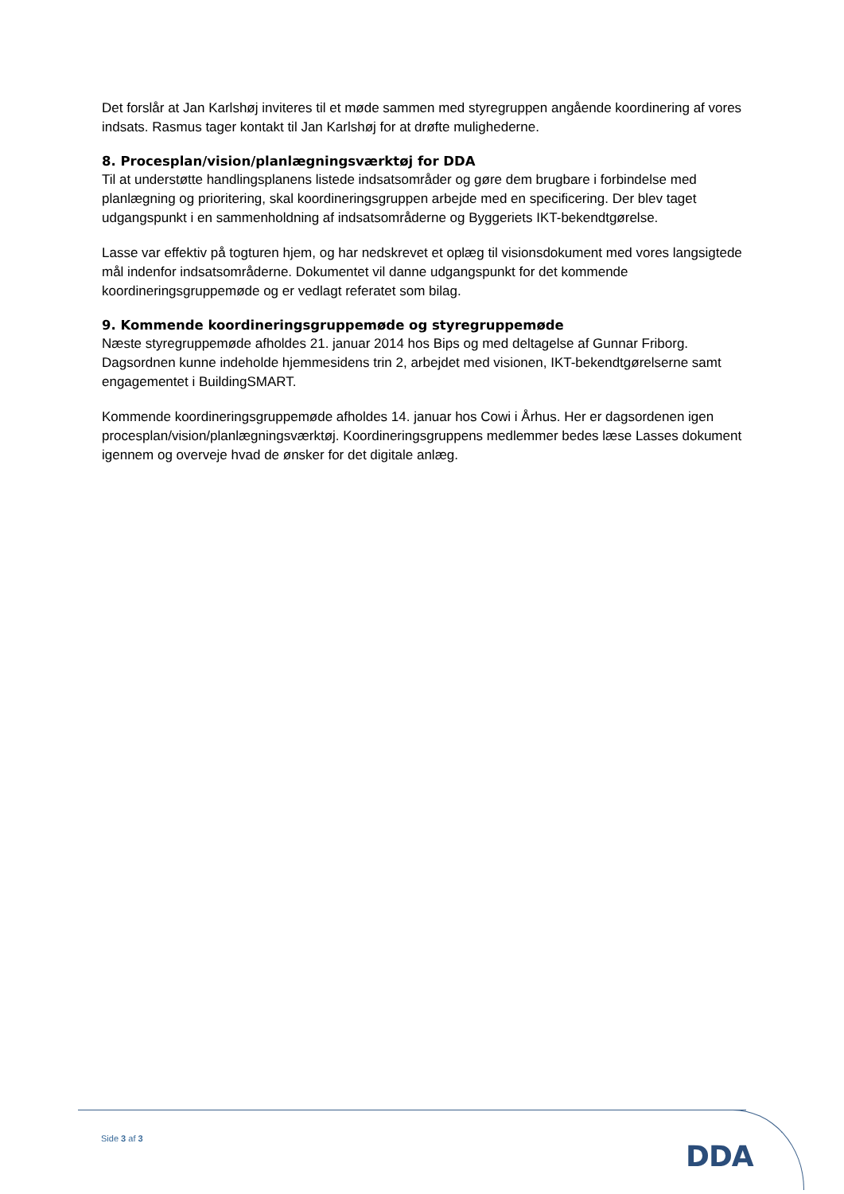Det forslår at Jan Karlshøj inviteres til et møde sammen med styregruppen angående koordinering af vores indsats. Rasmus tager kontakt til Jan Karlshøj for at drøfte mulighederne.
8. Procesplan/vision/planlægningsværktøj for DDA
Til at understøtte handlingsplanens listede indsatsområder og gøre dem brugbare i forbindelse med planlægning og prioritering, skal koordineringsgruppen arbejde med en specificering. Der blev taget udgangspunkt i en sammenholdning af indsatsområderne og Byggeriets IKT-bekendtgørelse.
Lasse var effektiv på togturen hjem, og har nedskrevet et oplæg til visionsdokument med vores langsigtede mål indenfor indsatsområderne. Dokumentet vil danne udgangspunkt for det kommende koordineringsgruppemøde og er vedlagt referatet som bilag.
9. Kommende koordineringsgruppemøde og styregruppemøde
Næste styregruppemøde afholdes 21. januar 2014 hos Bips og med deltagelse af Gunnar Friborg. Dagsordnen kunne indeholde hjemmesidens trin 2, arbejdet med visionen, IKT-bekendtgørelserne samt engagementet i BuildingSMART.
Kommende koordineringsgruppemøde afholdes 14. januar hos Cowi i Århus. Her er dagsordenen igen procesplan/vision/planlægningsværktøj. Koordineringsgruppens medlemmer bedes læse Lasses dokument igennem og overveje hvad de ønsker for det digitale anlæg.
Side 3 af 3
DDA